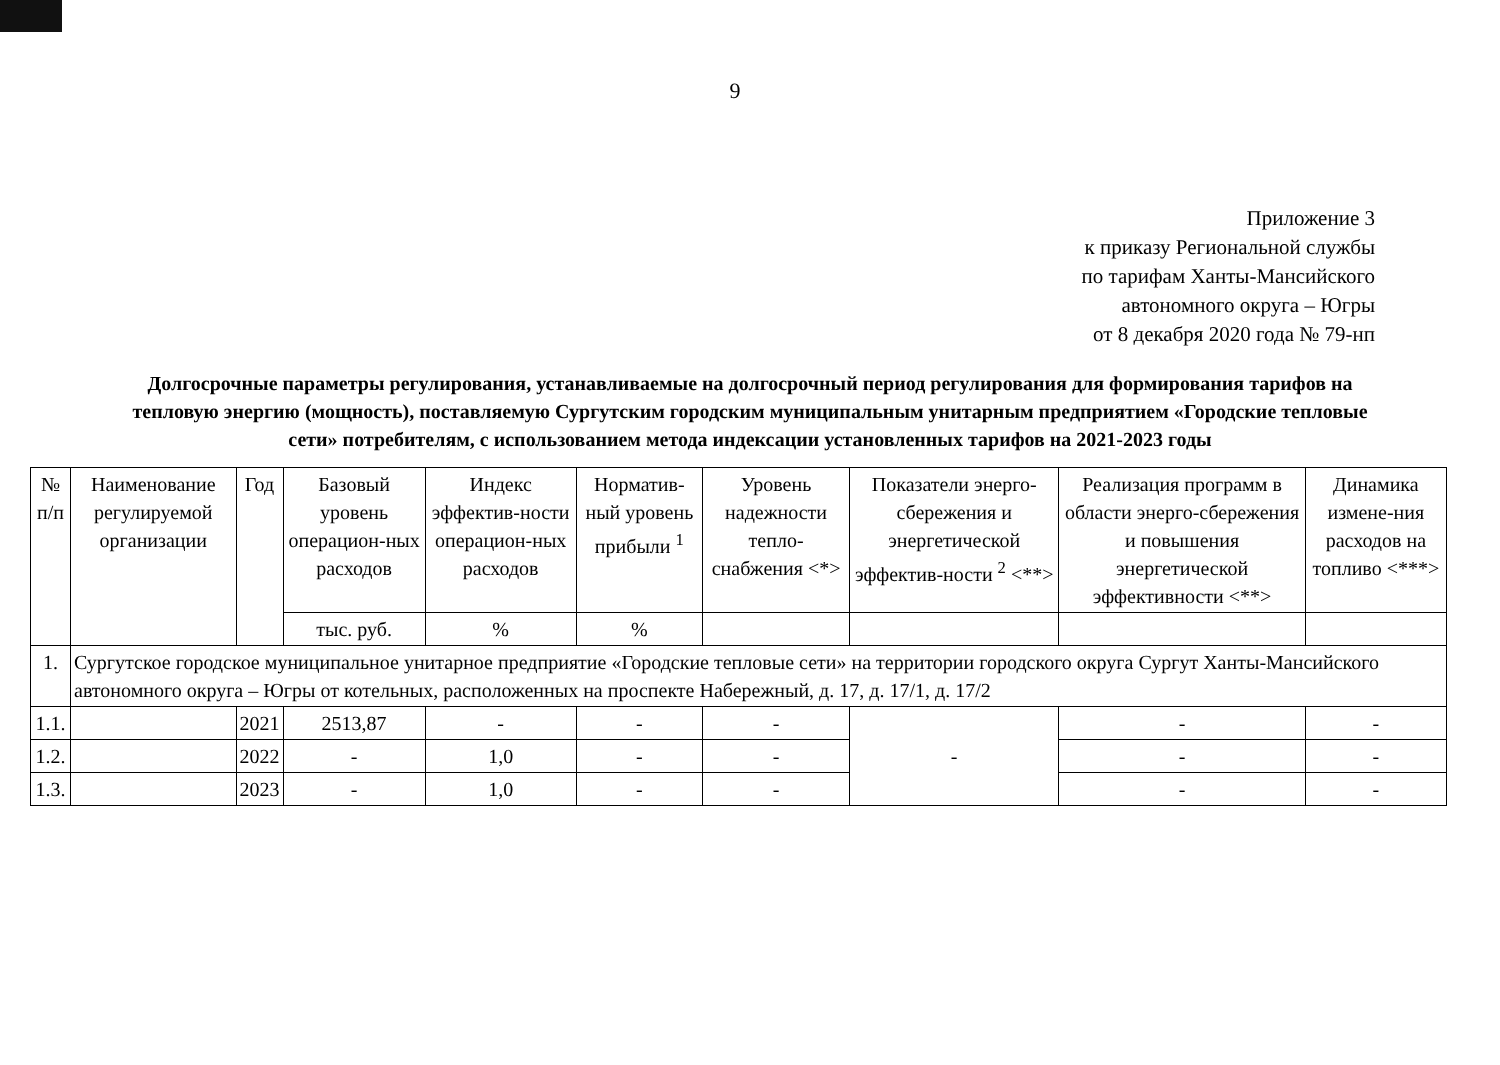9
Приложение 3
к приказу Региональной службы
по тарифам Ханты-Мансийского
автономного округа – Югры
от 8 декабря 2020 года № 79-нп
Долгосрочные параметры регулирования, устанавливаемые на долгосрочный период регулирования для формирования тарифов на тепловую энергию (мощность), поставляемую Сургутским городским муниципальным унитарным предприятием «Городские тепловые сети» потребителям, с использованием метода индексации установленных тарифов на 2021-2023 годы
| № п/п | Наименование регулируемой организации | Год | Базовый уровень операцион-ных расходов | Индекс эффектив-ности операцион-ных расходов | Норматив-ный уровень прибыли <sup>1</sup> | Уровень надежности тепло-снабжения <*> | Показатели энерго-сбережения и энергетической эффектив-ности <sup>2</sup> <**> | Реализация программ в области энерго-сбережения и повышения энергетической эффективности <**> | Динамика измене-ния расходов на топливо <***> |
| --- | --- | --- | --- | --- | --- | --- | --- | --- | --- |
| | | | тыс. руб. | % | % | | | | |
| 1. | Сургутское городское муниципальное унитарное предприятие «Городские тепловые сети» на территории городского округа Сургут Ханты-Мансийского автономного округа – Югры от котельных, расположенных на проспекте Набережный, д. 17, д. 17/1, д. 17/2 | | | | | | | | |
| 1.1. | | 2021 | 2513,87 | - | - | - | - | - | - |
| 1.2. | | 2022 | - | 1,0 | - | - | | - | - |
| 1.3. | | 2023 | - | 1,0 | - | - | | - | - |